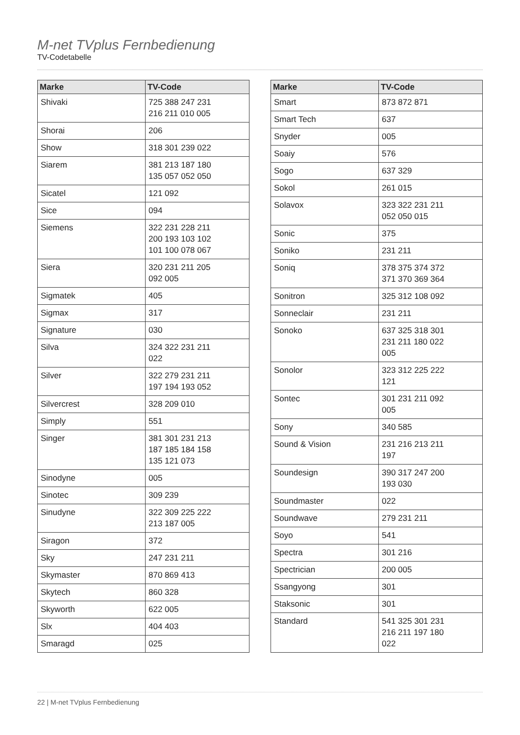M-net TVplus Fernbedienung
TV-Codetabelle
| Marke | TV-Code |
| --- | --- |
| Shivaki | 725 388 247 231 216 211 010 005 |
| Shorai | 206 |
| Show | 318 301 239 022 |
| Siarem | 381 213 187 180 135 057 052 050 |
| Sicatel | 121 092 |
| Sice | 094 |
| Siemens | 322 231 228 211 200 193 103 102 101 100 078 067 |
| Siera | 320 231 211 205 092 005 |
| Sigmatek | 405 |
| Sigmax | 317 |
| Signature | 030 |
| Silva | 324 322 231 211 022 |
| Silver | 322 279 231 211 197 194 193 052 |
| Silvercrest | 328 209 010 |
| Simply | 551 |
| Singer | 381 301 231 213 187 185 184 158 135 121 073 |
| Sinodyne | 005 |
| Sinotec | 309 239 |
| Sinudyne | 322 309 225 222 213 187 005 |
| Siragon | 372 |
| Sky | 247 231 211 |
| Skymaster | 870 869 413 |
| Skytech | 860 328 |
| Skyworth | 622 005 |
| Slx | 404 403 |
| Smaragd | 025 |
| Marke | TV-Code |
| --- | --- |
| Smart | 873 872 871 |
| Smart Tech | 637 |
| Snyder | 005 |
| Soaiy | 576 |
| Sogo | 637 329 |
| Sokol | 261 015 |
| Solavox | 323 322 231 211 052 050 015 |
| Sonic | 375 |
| Soniko | 231 211 |
| Soniq | 378 375 374 372 371 370 369 364 |
| Sonitron | 325 312 108 092 |
| Sonneclair | 231 211 |
| Sonoko | 637 325 318 301 231 211 180 022 005 |
| Sonolor | 323 312 225 222 121 |
| Sontec | 301 231 211 092 005 |
| Sony | 340 585 |
| Sound & Vision | 231 216 213 211 197 |
| Soundesign | 390 317 247 200 193 030 |
| Soundmaster | 022 |
| Soundwave | 279 231 211 |
| Soyo | 541 |
| Spectra | 301 216 |
| Spectrician | 200 005 |
| Ssangyong | 301 |
| Staksonic | 301 |
| Standard | 541 325 301 231 216 211 197 180 022 |
22 | M-net TVplus Fernbedienung